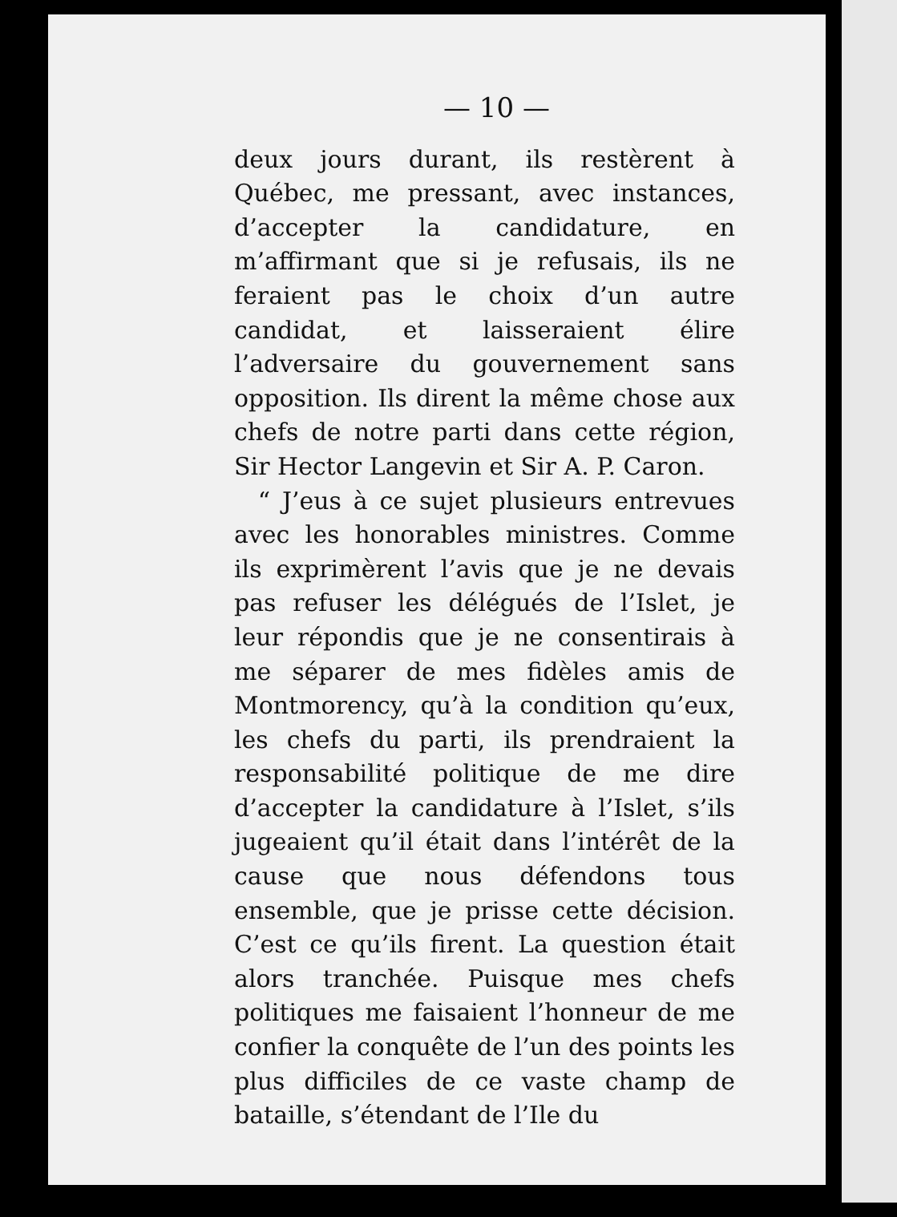— 10 —
deux jours durant, ils restèrent à Québec, me pressant, avec instances, d’accepter la candidature, en m’affirmant que si je refusais, ils ne feraient pas le choix d’un autre candidat, et laisseraient élire l’adversaire du gouvernement sans opposition. Ils dirent la même chose aux chefs de notre parti dans cette région, Sir Hector Langevin et Sir A. P. Caron.
“ J’eus à ce sujet plusieurs entrevues avec les honorables ministres. Comme ils exprimèrent l’avis que je ne devais pas refuser les délégués de l’Islet, je leur répondis que je ne consentirais à me séparer de mes fidèles amis de Montmorency, qu’à la condition qu’eux, les chefs du parti, ils prendraient la responsabilité politique de me dire d’accepter la candidature à l’Islet, s’ils jugeaient qu’il était dans l’intérêt de la cause que nous défendons tous ensemble, que je prisse cette décision. C’est ce qu’ils firent. La question était alors tranchée. Puisque mes chefs politiques me faisaient l’honneur de me confier la conquête de l’un des points les plus difficiles de ce vaste champ de bataille, s’étendant de l’Ile du